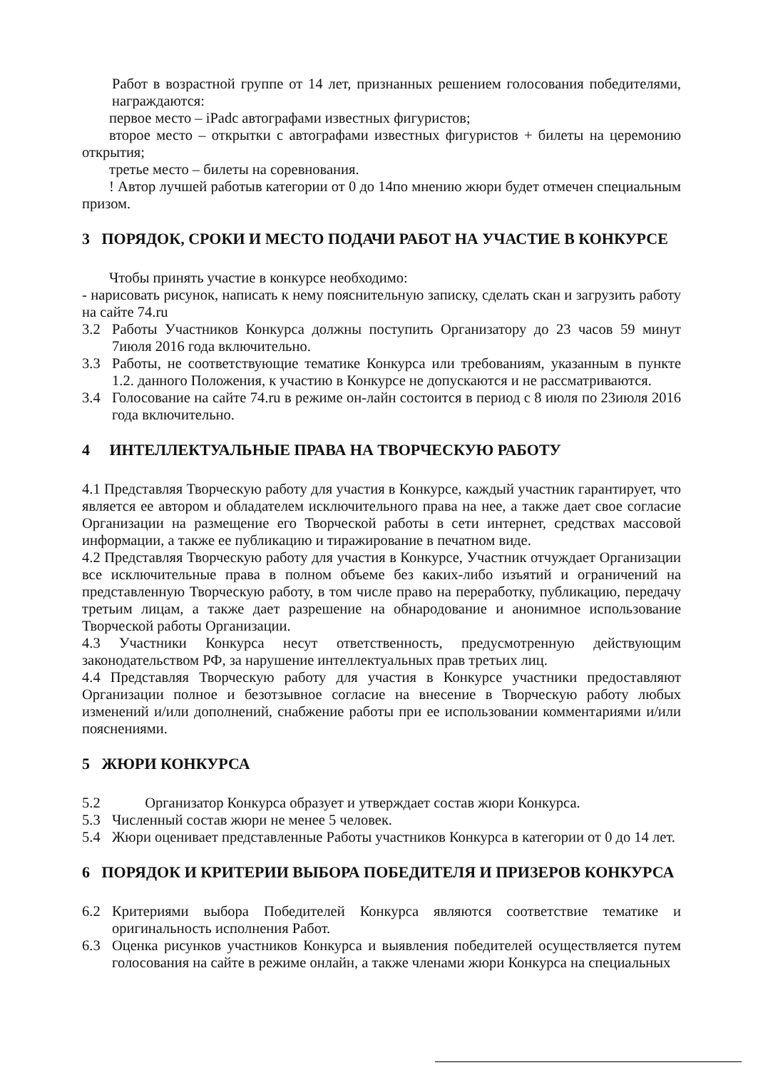Работ в возрастной группе от 14 лет, признанных решением голосования победителями, награждаются:
первое место – iPadс автографами известных фигуристов;
второе место – открытки с автографами известных фигуристов + билеты на церемонию открытия;
третье место – билеты на соревнования.
! Автор лучшей работыв категории от 0 до 14по мнению жюри будет отмечен специальным призом.
3 ПОРЯДОК, СРОКИ И МЕСТО ПОДАЧИ РАБОТ НА УЧАСТИЕ В КОНКУРСЕ
Чтобы принять участие в конкурсе необходимо:
- нарисовать рисунок, написать к нему пояснительную записку, сделать скан и загрузить работу на сайте 74.ru
3.2 Работы Участников Конкурса должны поступить Организатору до 23 часов 59 минут 7июля 2016 года включительно.
3.3 Работы, не соответствующие тематике Конкурса или требованиям, указанным в пункте 1.2. данного Положения, к участию в Конкурсе не допускаются и не рассматриваются.
3.4 Голосование на сайте 74.ru в режиме он-лайн состоится в период с 8 июля по 23июля 2016 года включительно.
4 ИНТЕЛЛЕКТУАЛЬНЫЕ ПРАВА НА ТВОРЧЕСКУЮ РАБОТУ
4.1 Представляя Творческую работу для участия в Конкурсе, каждый участник гарантирует, что является ее автором и обладателем исключительного права на нее, а также дает свое согласие Организации на размещение его Творческой работы в сети интернет, средствах массовой информации, а также ее публикацию и тиражирование в печатном виде.
4.2 Представляя Творческую работу для участия в Конкурсе, Участник отчуждает Организации все исключительные права в полном объеме без каких-либо изъятий и ограничений на представленную Творческую работу, в том числе право на переработку, публикацию, передачу третьим лицам, а также дает разрешение на обнародование и анонимное использование Творческой работы Организации.
4.3 Участники Конкурса несут ответственность, предусмотренную действующим законодательством РФ, за нарушение интеллектуальных прав третьих лиц.
4.4 Представляя Творческую работу для участия в Конкурсе участники предоставляют Организации полное и безотзывное согласие на внесение в Творческую работу любых изменений и/или дополнений, снабжение работы при ее использовании комментариями и/или пояснениями.
5 ЖЮРИ КОНКУРСА
5.2 Организатор Конкурса образует и утверждает состав жюри Конкурса.
5.3 Численный состав жюри не менее 5 человек.
5.4 Жюри оценивает представленные Работы участников Конкурса в категории от 0 до 14 лет.
6 ПОРЯДОК И КРИТЕРИИ ВЫБОРА ПОБЕДИТЕЛЯ И ПРИЗЕРОВ КОНКУРСА
6.2 Критериями выбора Победителей Конкурса являются соответствие тематике и оригинальность исполнения Работ.
6.3 Оценка рисунков участников Конкурса и выявления победителей осуществляется путем голосования на сайте в режиме онлайн, а также членами жюри Конкурса на специальных